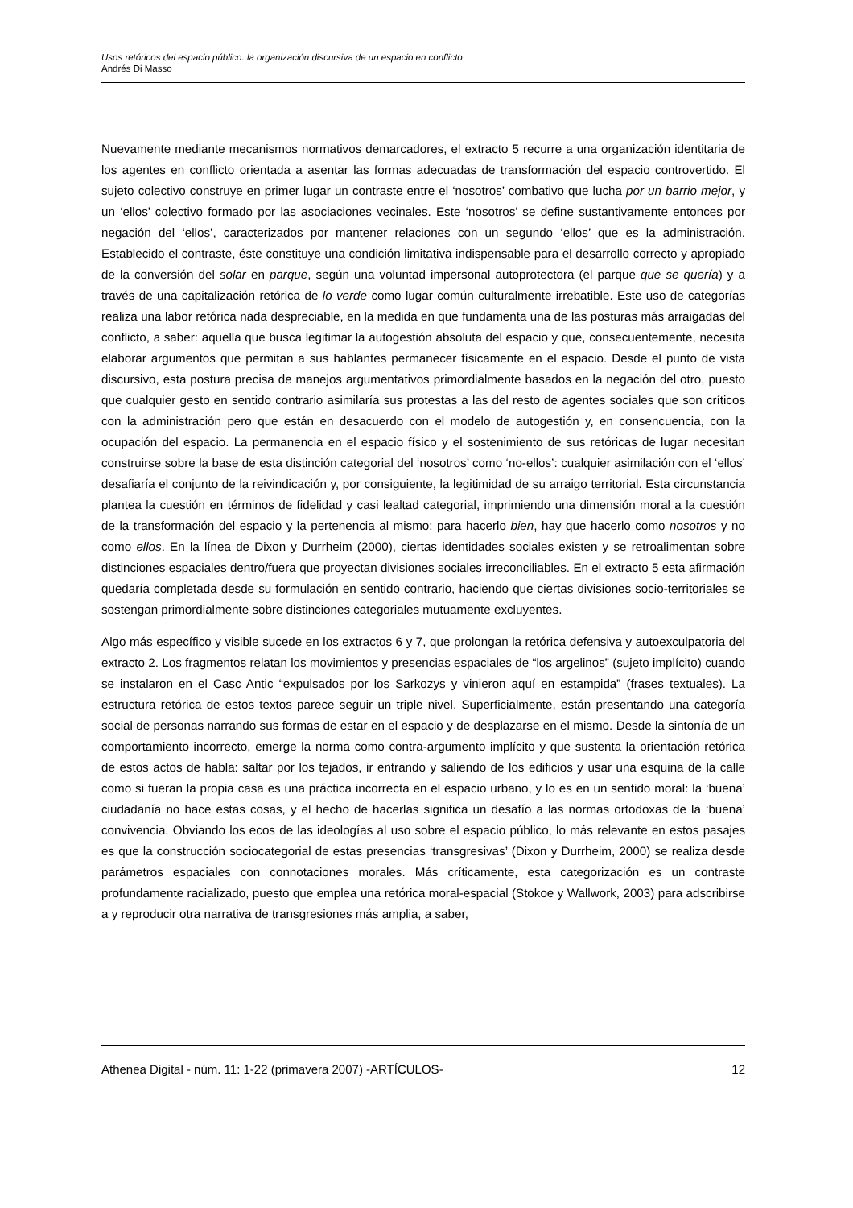Usos retóricos del espacio público: la organización discursiva de un espacio en conflicto
Andrés Di Masso
Nuevamente mediante mecanismos normativos demarcadores, el extracto 5 recurre a una organización identitaria de los agentes en conflicto orientada a asentar las formas adecuadas de transformación del espacio controvertido. El sujeto colectivo construye en primer lugar un contraste entre el ‘nosotros’ combativo que lucha por un barrio mejor, y un ‘ellos’ colectivo formado por las asociaciones vecinales. Este ‘nosotros’ se define sustantivamente entonces por negación del ‘ellos’, caracterizados por mantener relaciones con un segundo ‘ellos’ que es la administración. Establecido el contraste, éste constituye una condición limitativa indispensable para el desarrollo correcto y apropiado de la conversión del solar en parque, según una voluntad impersonal autoprotectora (el parque que se quería) y a través de una capitalización retórica de lo verde como lugar común culturalmente irrebatible. Este uso de categorías realiza una labor retórica nada despreciable, en la medida en que fundamenta una de las posturas más arraigadas del conflicto, a saber: aquella que busca legitimar la autogestión absoluta del espacio y que, consecuentemente, necesita elaborar argumentos que permitan a sus hablantes permanecer físicamente en el espacio. Desde el punto de vista discursivo, esta postura precisa de manejos argumentativos primordialmente basados en la negación del otro, puesto que cualquier gesto en sentido contrario asimilaría sus protestas a las del resto de agentes sociales que son críticos con la administración pero que están en desacuerdo con el modelo de autogestión y, en consencuencia, con la ocupación del espacio. La permanencia en el espacio físico y el sostenimiento de sus retóricas de lugar necesitan construirse sobre la base de esta distinción categorial del ‘nosotros’ como ‘no-ellos’: cualquier asimilación con el ‘ellos’ desafiaría el conjunto de la reivindicación y, por consiguiente, la legitimidad de su arraigo territorial. Esta circunstancia plantea la cuestión en términos de fidelidad y casi lealtad categorial, imprimiendo una dimensión moral a la cuestión de la transformación del espacio y la pertenencia al mismo: para hacerlo bien, hay que hacerlo como nosotros y no como ellos. En la línea de Dixon y Durrheim (2000), ciertas identidades sociales existen y se retroalimentan sobre distinciones espaciales dentro/fuera que proyectan divisiones sociales irreconciliables. En el extracto 5 esta afirmación quedaría completada desde su formulación en sentido contrario, haciendo que ciertas divisiones socio-territoriales se sostengan primordialmente sobre distinciones categoriales mutuamente excluyentes.
Algo más específico y visible sucede en los extractos 6 y 7, que prolongan la retórica defensiva y autoexculpatoria del extracto 2. Los fragmentos relatan los movimientos y presencias espaciales de “los argelinos” (sujeto implícito) cuando se instalaron en el Casc Antic “expulsados por los Sarkozys y vinieron aquí en estampida” (frases textuales). La estructura retórica de estos textos parece seguir un triple nivel. Superficialmente, están presentando una categoría social de personas narrando sus formas de estar en el espacio y de desplazarse en el mismo. Desde la sintonía de un comportamiento incorrecto, emerge la norma como contra-argumento implícito y que sustenta la orientación retórica de estos actos de habla: saltar por los tejados, ir entrando y saliendo de los edificios y usar una esquina de la calle como si fueran la propia casa es una práctica incorrecta en el espacio urbano, y lo es en un sentido moral: la ‘buena’ ciudadanía no hace estas cosas, y el hecho de hacerlas significa un desafío a las normas ortodoxas de la ‘buena’ convivencia. Obviando los ecos de las ideologías al uso sobre el espacio público, lo más relevante en estos pasajes es que la construcción sociocategorial de estas presencias ‘transgresivas’ (Dixon y Durrheim, 2000) se realiza desde parámetros espaciales con connotaciones morales. Más críticamente, esta categorización es un contraste profundamente racializado, puesto que emplea una retórica moral-espacial (Stokoe y Wallwork, 2003) para adscribirse a y reproducir otra narrativa de transgresiones más amplia, a saber,
Athenea Digital - núm. 11: 1-22 (primavera 2007) -ARTÍCULOS- 12